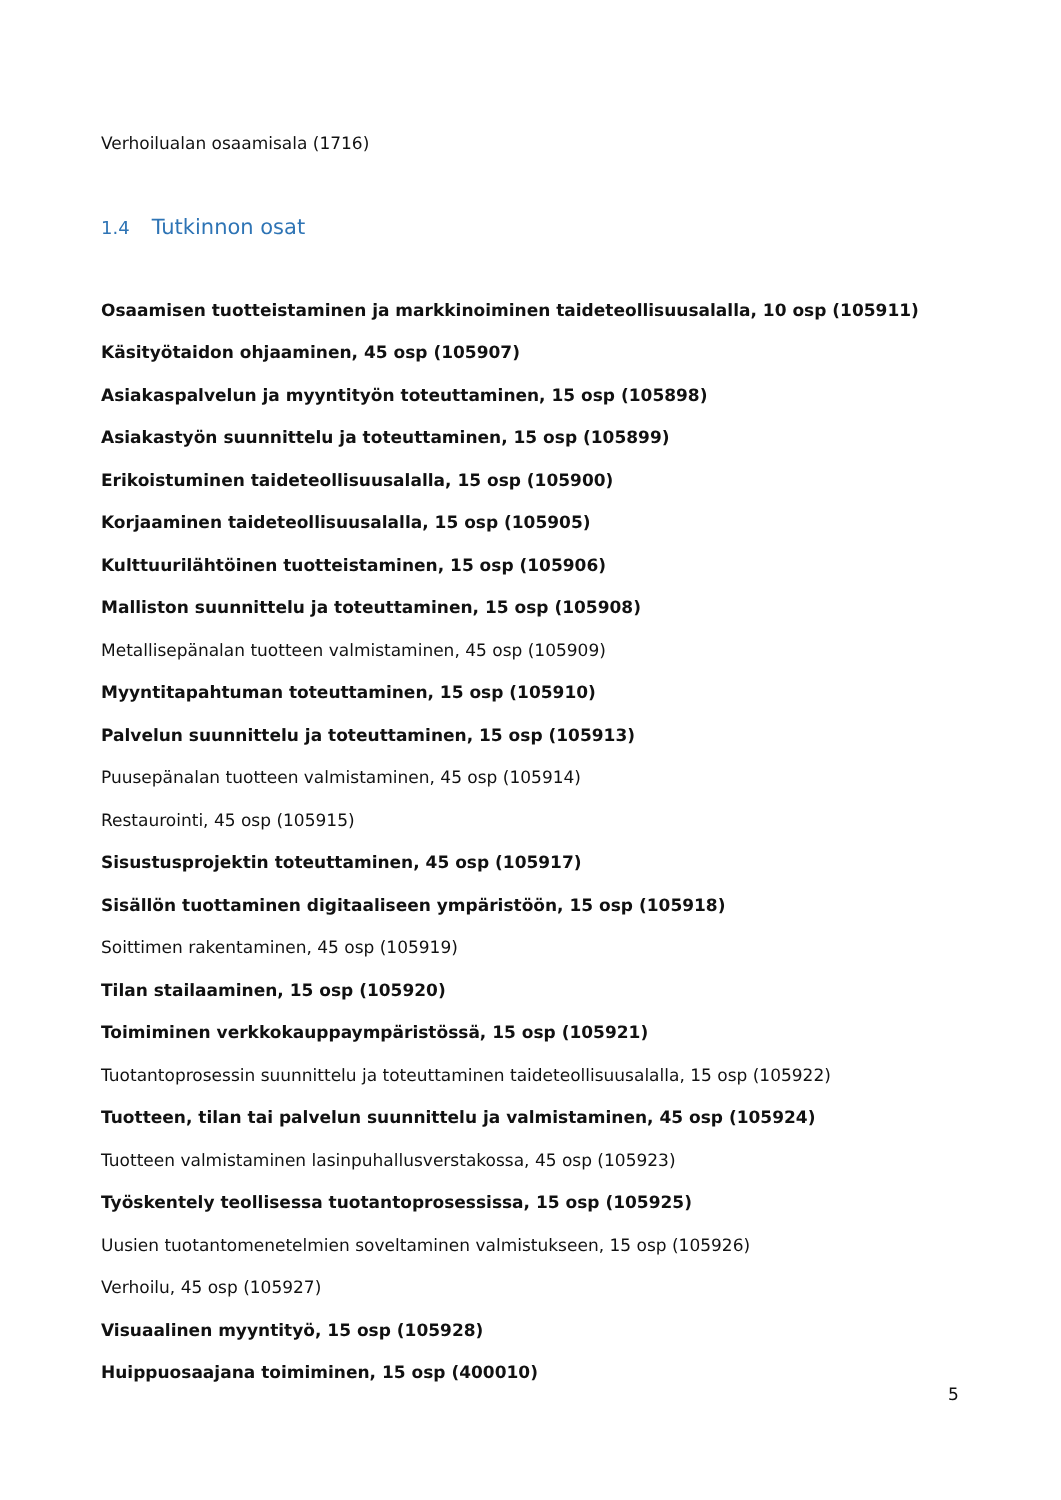Verhoilualan osaamisala (1716)
1.4 Tutkinnon osat
Osaamisen tuotteistaminen ja markkinoiminen taideteollisuusalalla, 10 osp (105911)
Käsityötaidon ohjaaminen, 45 osp (105907)
Asiakaspalvelun ja myyntityön toteuttaminen, 15 osp (105898)
Asiakastyön suunnittelu ja toteuttaminen, 15 osp (105899)
Erikoistuminen taideteollisuusalalla, 15 osp (105900)
Korjaaminen taideteollisuusalalla, 15 osp (105905)
Kulttuurilähtöinen tuotteistaminen, 15 osp (105906)
Malliston suunnittelu ja toteuttaminen, 15 osp (105908)
Metallisepänalan tuotteen valmistaminen, 45 osp (105909)
Myyntitapahtuman toteuttaminen, 15 osp (105910)
Palvelun suunnittelu ja toteuttaminen, 15 osp (105913)
Puusepänalan tuotteen valmistaminen, 45 osp (105914)
Restaurointi, 45 osp (105915)
Sisustusprojektin toteuttaminen, 45 osp (105917)
Sisällön tuottaminen digitaaliseen ympäristöön, 15 osp (105918)
Soittimen rakentaminen, 45 osp (105919)
Tilan stailaaminen, 15 osp (105920)
Toimiminen verkkokauppaympäristössä, 15 osp (105921)
Tuotantoprosessin suunnittelu ja toteuttaminen taideteollisuusalalla, 15 osp (105922)
Tuotteen, tilan tai palvelun suunnittelu ja valmistaminen, 45 osp (105924)
Tuotteen valmistaminen lasinpuhallusverstakossa, 45 osp (105923)
Työskentely teollisessa tuotantoprosessissa, 15 osp (105925)
Uusien tuotantomenetelmien soveltaminen valmistukseen, 15 osp (105926)
Verhoilu, 45 osp (105927)
Visuaalinen myyntityö, 15 osp (105928)
Huippuosaajana toimiminen, 15 osp (400010)
5